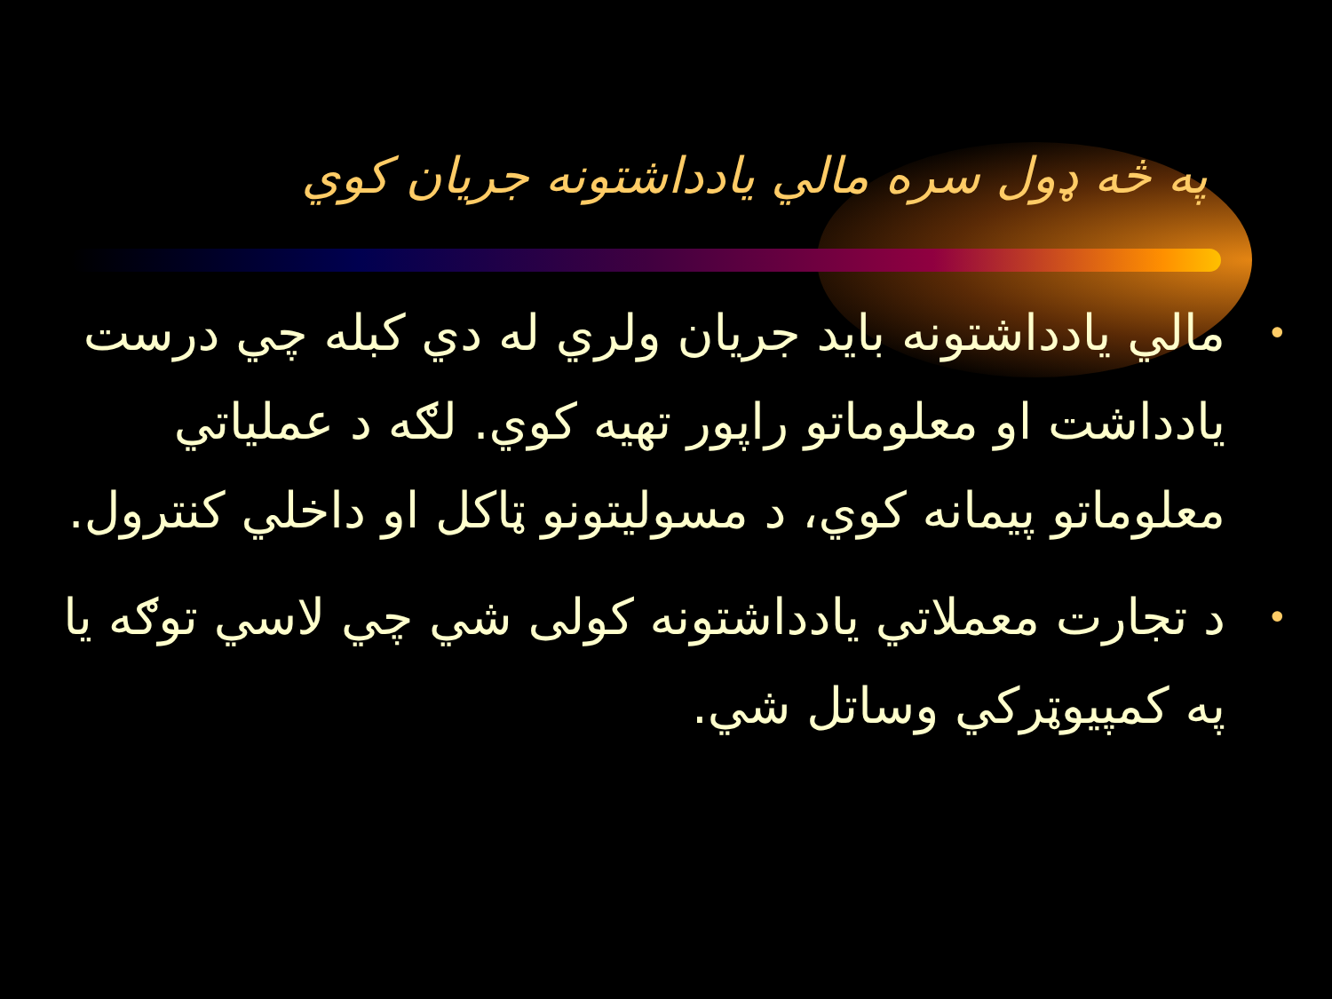په څه ډول سره مالي يادداشتونه جريان کوي
• مالي يادداشتونه بايد جريان ولري له دي کبله چي درست يادداشت او معلوماتو راپور تهيه کوي. لګه د عملياتي معلوماتو پيمانه کوي، د مسوليتونو ټاکل او داخلي کنترول.
• د تجارت معملاتي يادداشتونه کولی شي چي لاسي توګه يا په کمپيوټرکي وساتل شي.